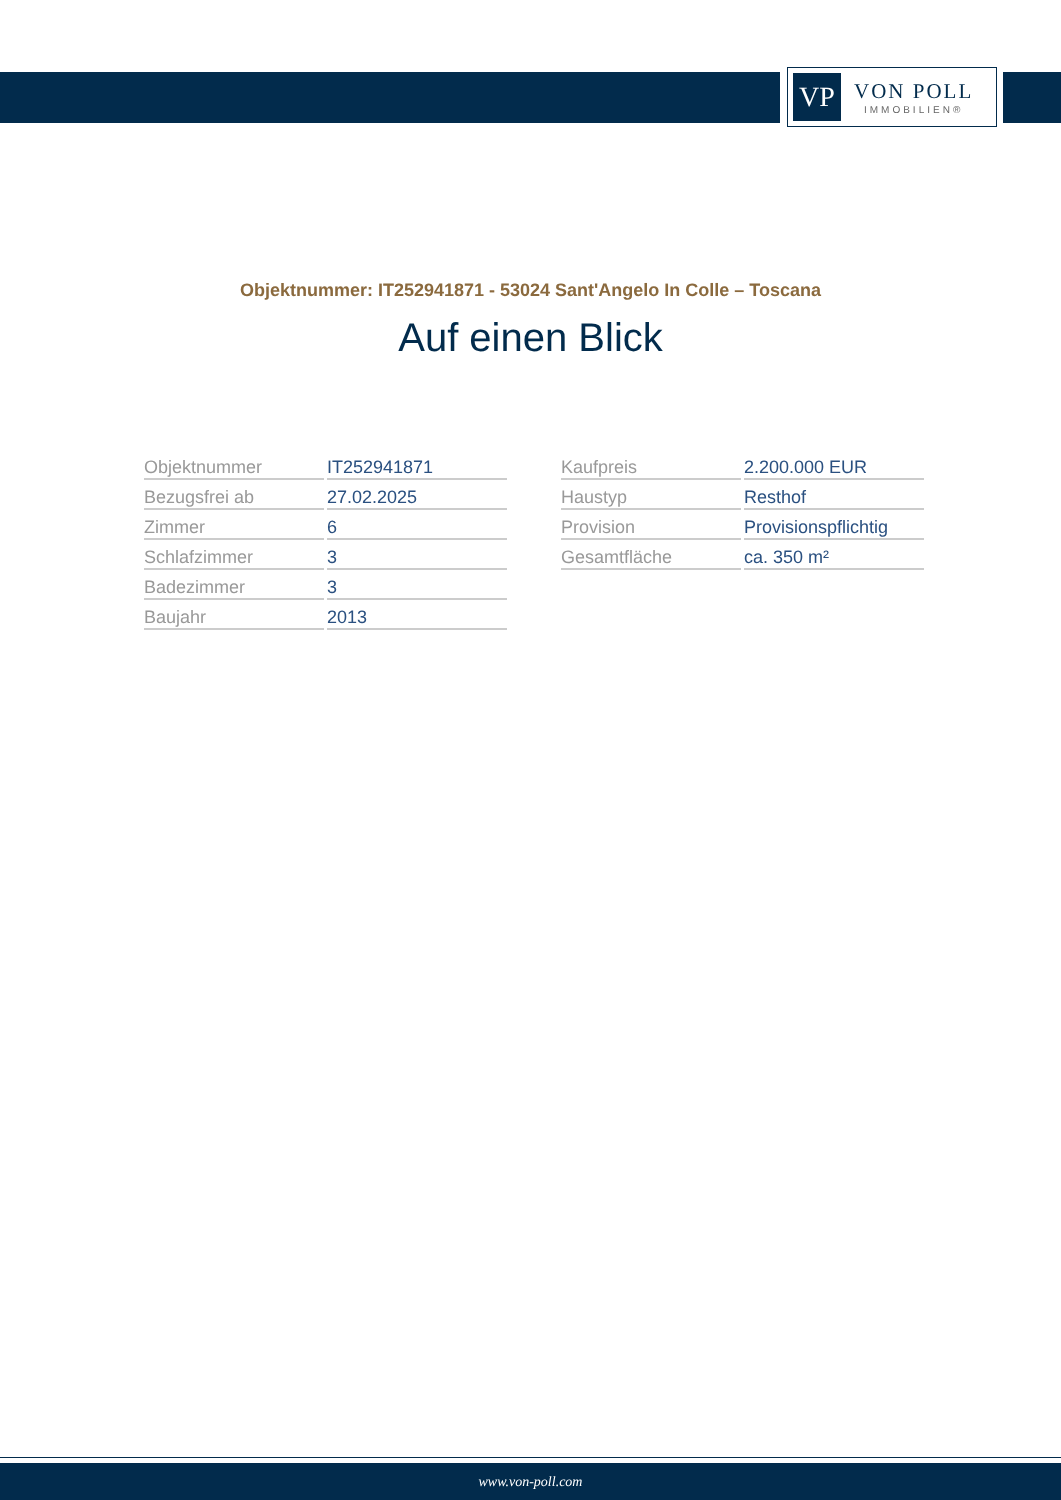VP
VON POLL
IMMOBILIEN®
Objektnummer: IT252941871 - 53024 Sant'Angelo In Colle – Toscana
Auf einen Blick
| Objektnummer | IT252941871 |
| Bezugsfrei ab | 27.02.2025 |
| Zimmer | 6 |
| Schlafzimmer | 3 |
| Badezimmer | 3 |
| Baujahr | 2013 |
| Kaufpreis | 2.200.000 EUR |
| Haustyp | Resthof |
| Provision | Provisionspflichtig |
| Gesamtfläche | ca. 350 m² |
www.von-poll.com